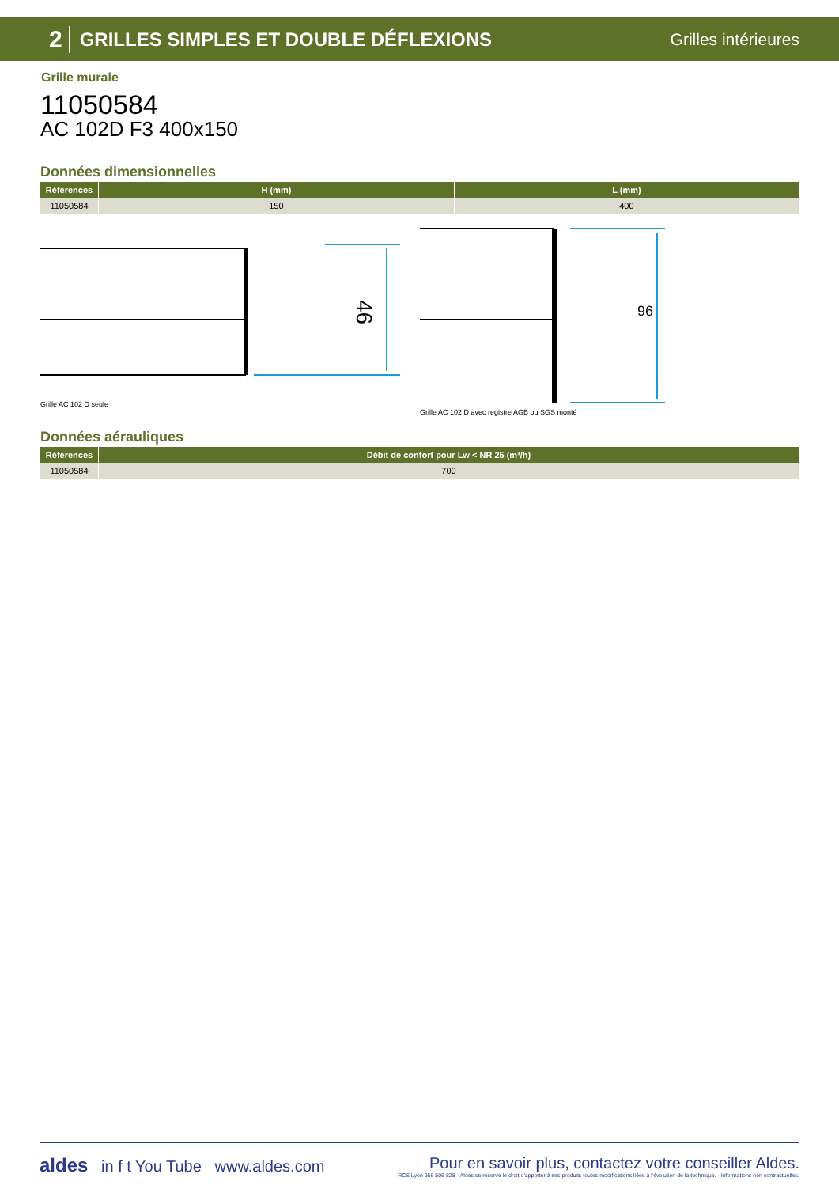2 GRILLES SIMPLES ET DOUBLE DÉFLEXIONS Grilles intérieures
Grille murale
11050584
AC 102D F3 400x150
Données dimensionnelles
| Références | H (mm) | L (mm) |
| --- | --- | --- |
| 11050584 | 150 | 400 |
46
Grille AC 102 D seule
96
Grille AC 102 D avec registre AGB ou SGS monté
Données aérauliques
| Références | Débit de confort pour Lw < NR 25 (m³/h) |
| --- | --- |
| 11050584 | 700 |
aldes in f t You Tube www.aldes.com
Pour en savoir plus, contactez votre conseiller Aldes.
RCS Lyon 956 506 828 - Aldes se réserve le droit d'apporter à ses produits toutes modifications liées à l'évolution de la technique. - Informations non contractuelles.